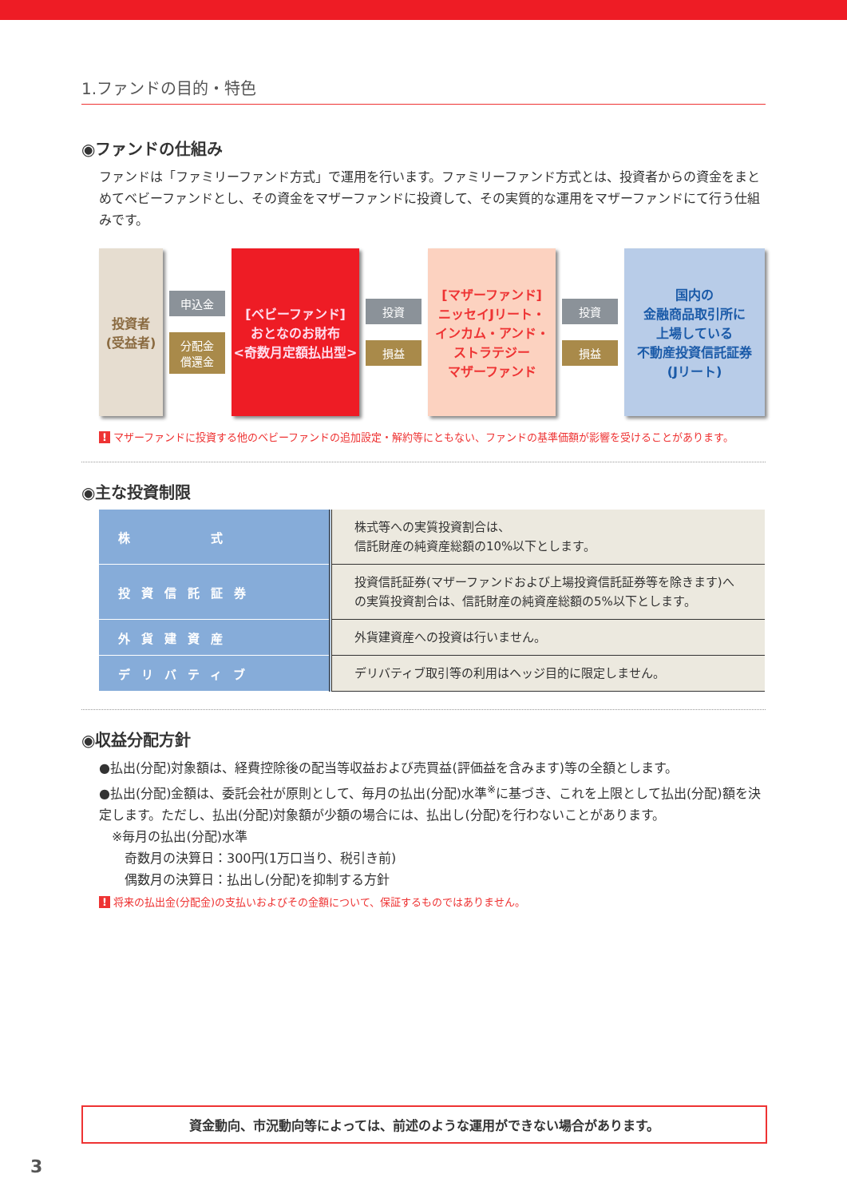1.ファンドの目的・特色
◉ファンドの仕組み
ファンドは「ファミリーファンド方式」で運用を行います。ファミリーファンド方式とは、投資者からの資金をまとめてベビーファンドとし、その資金をマザーファンドに投資して、その実質的な運用をマザーファンドにて行う仕組みです。
投資者
(受益者)
申込金
分配金
償還金
[ベビーファンド]
おとなのお財布
<奇数月定額払出型>
投資
損益
[マザーファンド]
ニッセイJリート・
インカム・アンド・
ストラテジー
マザーファンド
投資
損益
国内の
金融商品取引所に
上場している
不動産投資信託証券
(Jリート)
! マザーファンドに投資する他のベビーファンドの追加設定・解約等にともない、ファンドの基準価額が影響を受けることがあります。
◉主な投資制限
| 株 式 | 株式等への実質投資割合は、 信託財産の純資産総額の10%以下とします。 |
| 投資信託証券 | 投資信託証券(マザーファンドおよび上場投資信託証券等を除きます)への実質投資割合は、信託財産の純資産総額の5%以下とします。 |
| 外貨建資産 | 外貨建資産への投資は行いません。 |
| デリバティブ | デリバティブ取引等の利用はヘッジ目的に限定しません。 |
◉収益分配方針
●払出(分配)対象額は、経費控除後の配当等収益および売買益(評価益を含みます)等の全額とします。
●払出(分配)金額は、委託会社が原則として、毎月の払出(分配)水準<sup>※</sup>に基づき、これを上限として払出(分配)額を決定します。ただし、払出(分配)対象額が少額の場合には、払出し(分配)を行わないことがあります。
　※毎月の払出(分配)水準
　　奇数月の決算日：300円(1万口当り、税引き前)
　　偶数月の決算日：払出し(分配)を抑制する方針
! 将来の払出金(分配金)の支払いおよびその金額について、保証するものではありません。
資金動向、市況動向等によっては、前述のような運用ができない場合があります。
3